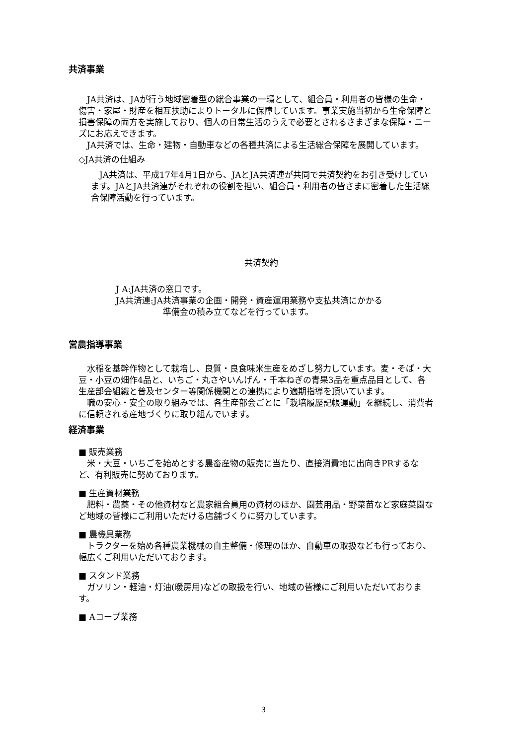共済事業
JA共済は、JAが行う地域密着型の総合事業の一環として、組合員・利用者の皆様の生命・傷害・家屋・財産を相互扶助によりトータルに保障しています。事業実施当初から生命保障と損害保障の両方を実施しており、個人の日常生活のうえで必要とされるさまざまな保障・ニーズにお応えできます。
JA共済では、生命・建物・自動車などの各種共済による生活総合保障を展開しています。
◇JA共済の仕組み
JA共済は、平成17年4月1日から、JAとJA共済連が共同で共済契約をお引き受けしています。JAとJA共済連がそれぞれの役割を担い、組合員・利用者の皆さまに密着した生活総合保障活動を行っています。
共済契約
J A:JA共済の窓口です。
JA共済連:JA共済事業の企画・開発・資産運用業務や支払共済にかかる
準備金の積み立てなどを行っています。
営農指導事業
水稲を基幹作物として栽培し、良質・良食味米生産をめざし努力しています。麦・そば・大豆・小豆の畑作4品と、いちご・丸さやいんげん・千本ねぎの青果3品を重点品目として、各生産部会組織と普及センター等関係機関との連携により適期指導を頂いています。
職の安心・安全の取り組みでは、各生産部会ごとに「栽培履歴記帳運動」を継続し、消費者に信頼される産地づくりに取り組んでいます。
経済事業
■ 販売業務
米・大豆・いちごを始めとする農畜産物の販売に当たり、直接消費地に出向きPRするなど、有利販売に努めております。
■ 生産資材業務
肥料・農薬・その他資材など農家組合員用の資材のほか、園芸用品・野菜苗など家庭菜園など地域の皆様にご利用いただける店舗づくりに努力しています。
■ 農機具業務
トラクターを始め各種農業機械の自主整備・修理のほか、自動車の取扱なども行っており、幅広くご利用いただいております。
■ スタンド業務
ガソリン・軽油・灯油(暖房用)などの取扱を行い、地域の皆様にご利用いただいております。
■ Aコープ業務
3